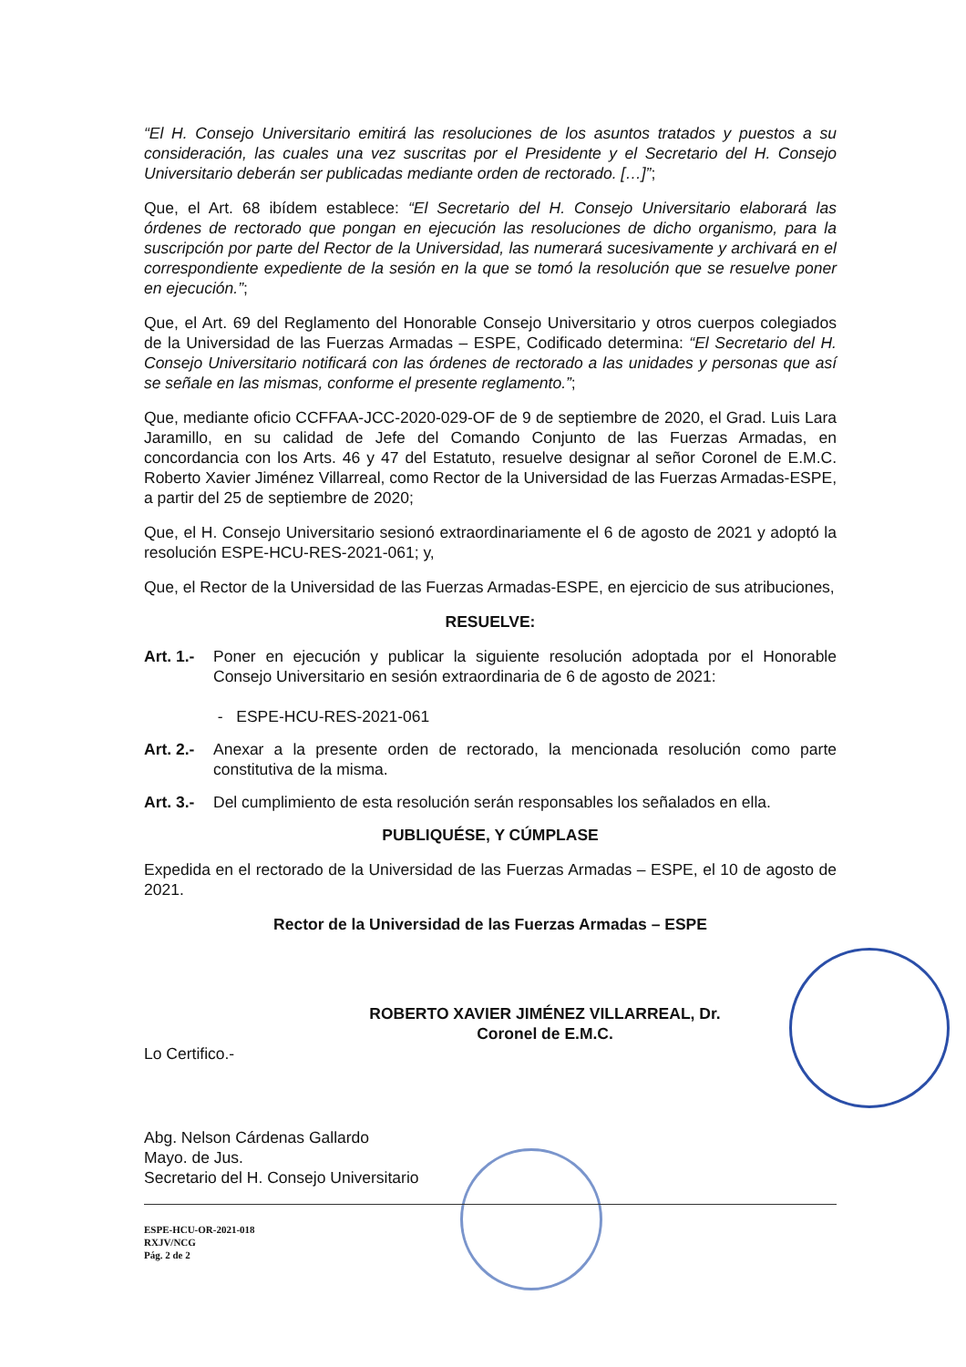“El H. Consejo Universitario emitirá las resoluciones de los asuntos tratados y puestos a su consideración, las cuales una vez suscritas por el Presidente y el Secretario del H. Consejo Universitario deberán ser publicadas mediante orden de rectorado. […]”;
Que, el Art. 68 ibídem establece: “El Secretario del H. Consejo Universitario elaborará las órdenes de rectorado que pongan en ejecución las resoluciones de dicho organismo, para la suscripción por parte del Rector de la Universidad, las numerará sucesivamente y archivará en el correspondiente expediente de la sesión en la que se tomó la resolución que se resuelve poner en ejecución.”;
Que, el Art. 69 del Reglamento del Honorable Consejo Universitario y otros cuerpos colegiados de la Universidad de las Fuerzas Armadas – ESPE, Codificado determina: “El Secretario del H. Consejo Universitario notificará con las órdenes de rectorado a las unidades y personas que así se señale en las mismas, conforme el presente reglamento.”;
Que, mediante oficio CCFFAA-JCC-2020-029-OF de 9 de septiembre de 2020, el Grad. Luis Lara Jaramillo, en su calidad de Jefe del Comando Conjunto de las Fuerzas Armadas, en concordancia con los Arts. 46 y 47 del Estatuto, resuelve designar al señor Coronel de E.M.C. Roberto Xavier Jiménez Villarreal, como Rector de la Universidad de las Fuerzas Armadas-ESPE, a partir del 25 de septiembre de 2020;
Que, el H. Consejo Universitario sesionó extraordinariamente el 6 de agosto de 2021 y adoptó la resolución ESPE-HCU-RES-2021-061; y,
Que, el Rector de la Universidad de las Fuerzas Armadas-ESPE, en ejercicio de sus atribuciones,
RESUELVE:
Art. 1.-
Poner en ejecución y publicar la siguiente resolución adoptada por el Honorable Consejo Universitario en sesión extraordinaria de 6 de agosto de 2021:
- ESPE-HCU-RES-2021-061
Art. 2.-
Anexar a la presente orden de rectorado, la mencionada resolución como parte constitutiva de la misma.
Art. 3.-
Del cumplimiento de esta resolución serán responsables los señalados en ella.
PUBLIQUÉSE, Y CÚMPLASE
Expedida en el rectorado de la Universidad de las Fuerzas Armadas – ESPE, el 10 de agosto de 2021.
Rector de la Universidad de las Fuerzas Armadas – ESPE
ROBERTO XAVIER JIMÉNEZ VILLARREAL, Dr.
Coronel de E.M.C.
Lo Certifico.-
Abg. Nelson Cárdenas Gallardo
Mayo. de Jus.
Secretario del H. Consejo Universitario
ESPE-HCU-OR-2021-018
RXJV/NCG
Pág. 2 de 2